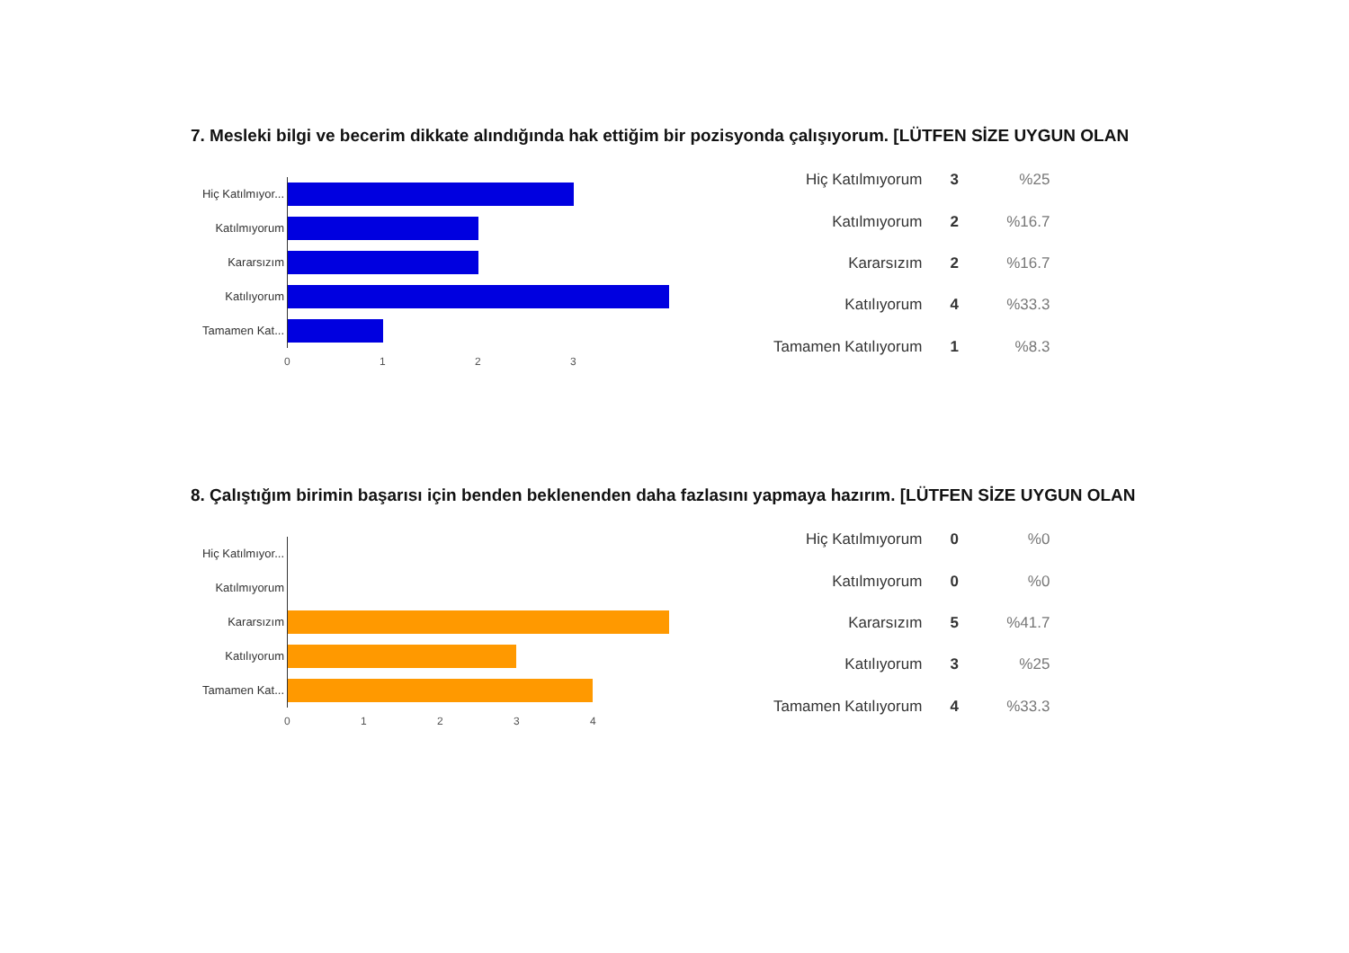7. Mesleki bilgi ve becerim dikkate alındığında hak ettiğim bir pozisyonda çalışıyorum. [LÜTFEN SİZE UYGUN OLAN
Hiç Katılmıyor...
Katılmıyorum
Kararsızım
Katılıyorum
Tamamen Kat...
0123
| Hiç Katılmıyorum | 3 | %25 |
| Katılmıyorum | 2 | %16.7 |
| Kararsızım | 2 | %16.7 |
| Katılıyorum | 4 | %33.3 |
| Tamamen Katılıyorum | 1 | %8.3 |
8. Çalıştığım birimin başarısı için benden beklenenden daha fazlasını yapmaya hazırım. [LÜTFEN SİZE UYGUN OLAN
Hiç Katılmıyor...
Katılmıyorum
Kararsızım
Katılıyorum
Tamamen Kat...
01234
| Hiç Katılmıyorum | 0 | %0 |
| Katılmıyorum | 0 | %0 |
| Kararsızım | 5 | %41.7 |
| Katılıyorum | 3 | %25 |
| Tamamen Katılıyorum | 4 | %33.3 |